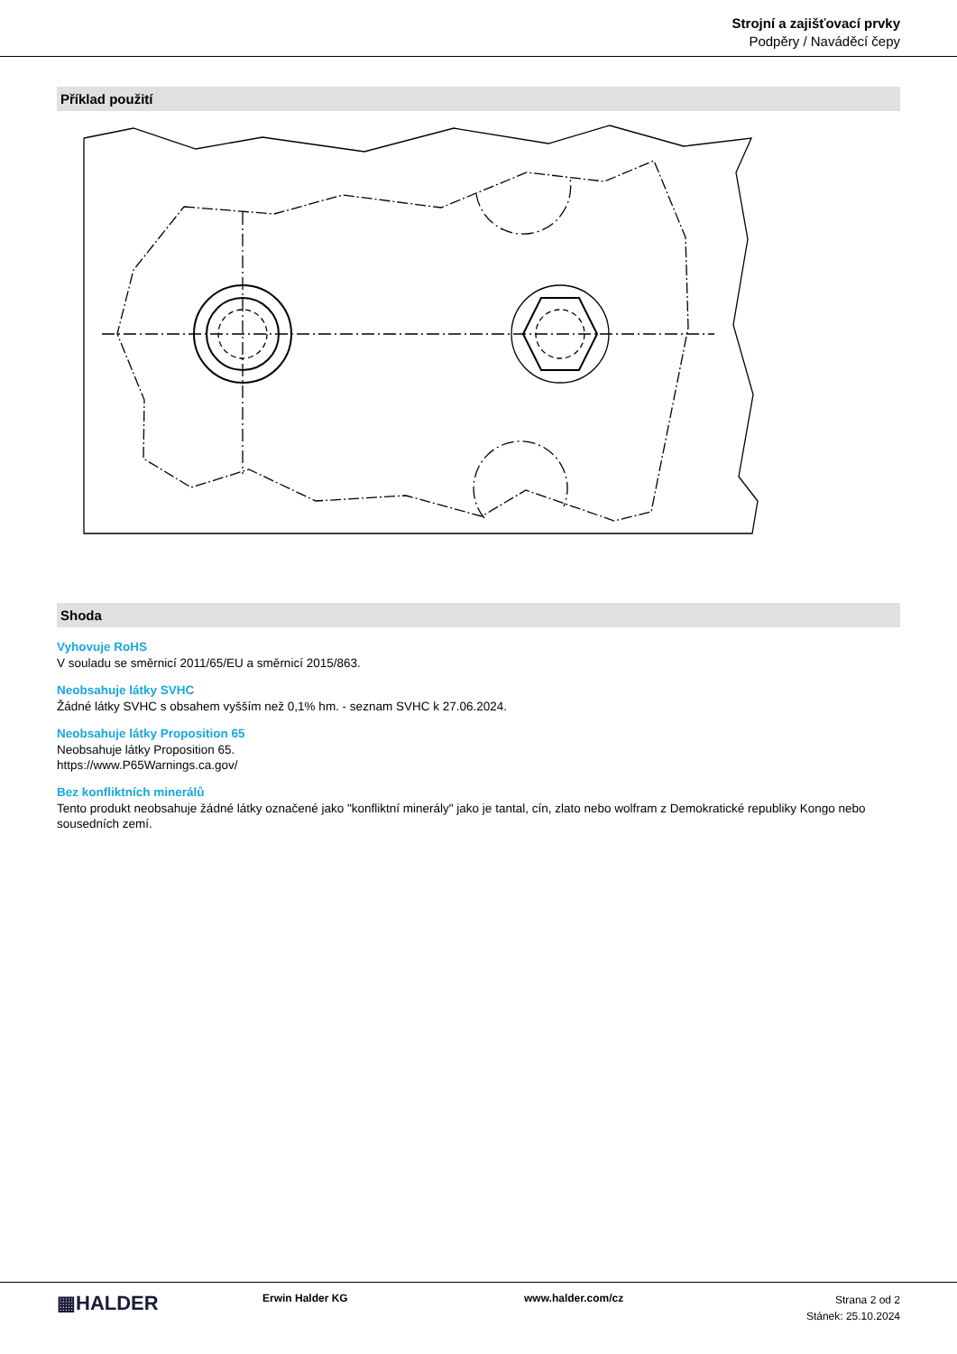Strojní a zajišťovací prvky
Podpěry / Naváděcí čepy
Příklad použití
Shoda
Vyhovuje RoHS
V souladu se směrnicí 2011/65/EU a směrnicí 2015/863.
Neobsahuje látky SVHC
Žádné látky SVHC s obsahem vyšším než 0,1% hm. - seznam SVHC k 27.06.2024.
Neobsahuje látky Proposition 65
Neobsahuje látky Proposition 65.
https://www.P65Warnings.ca.gov/
Bez konfliktních minerálů
Tento produkt neobsahuje žádné látky označené jako "konfliktní minerály" jako je tantal, cín, zlato nebo wolfram z Demokratické republiky Kongo nebo sousedních zemí.
▦HALDER
Erwin Halder KG www.halder.com/cz
Strana 2 od 2
Stánek: 25.10.2024